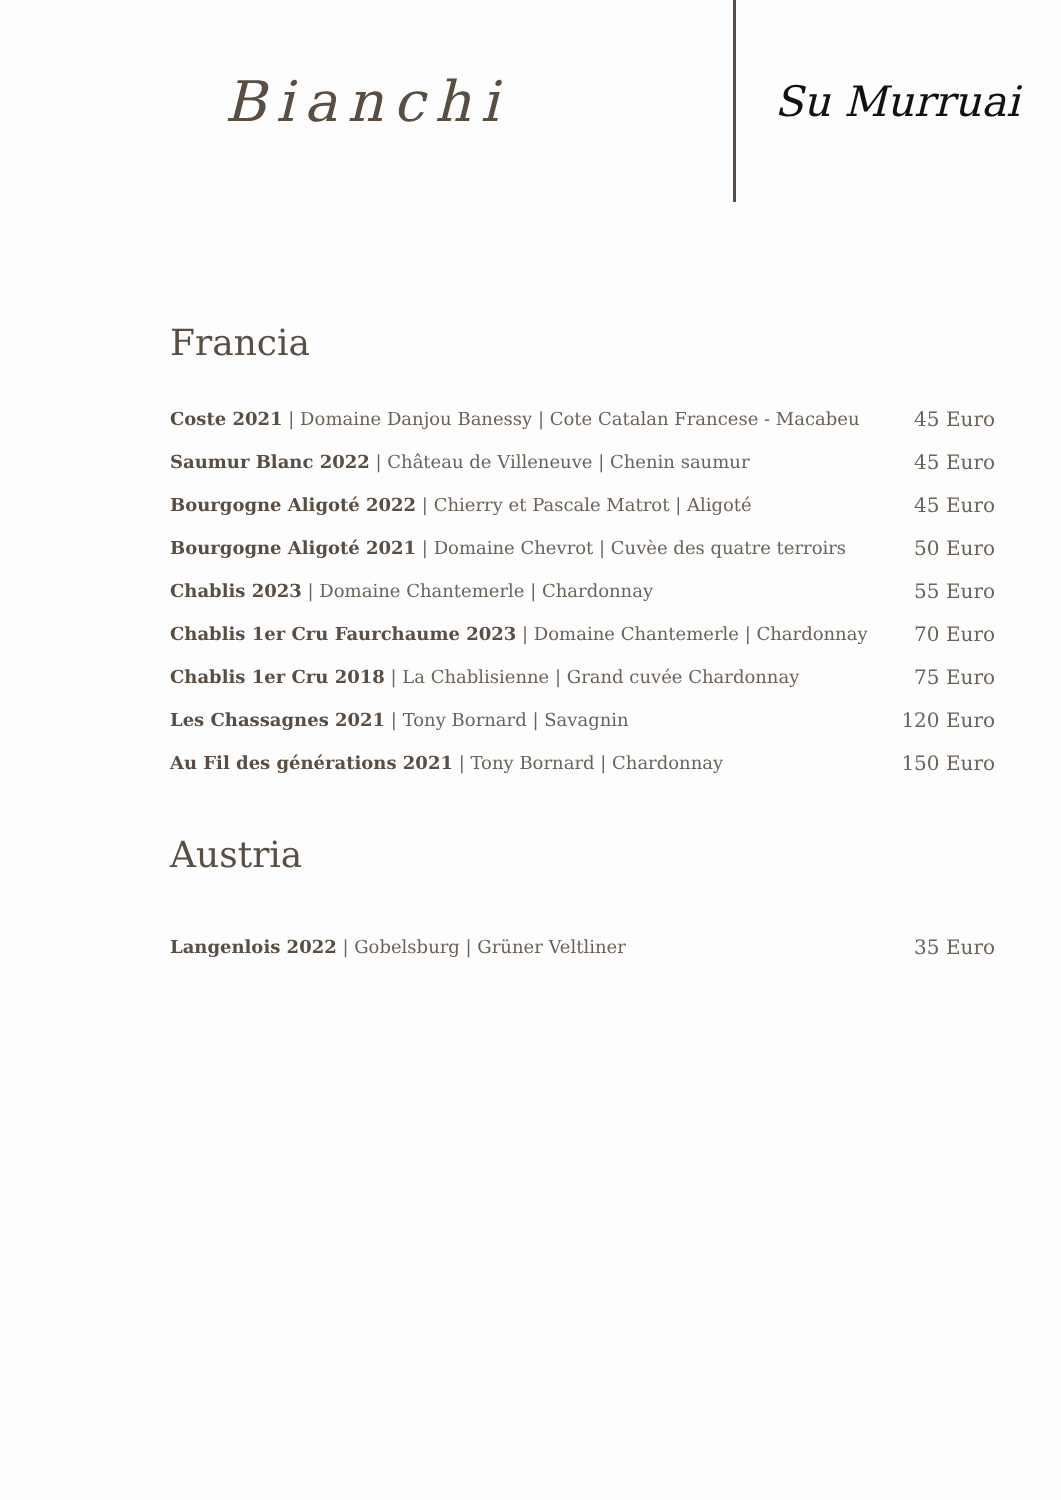Bianchi
Su Murruai
Francia
Coste 2021 | Domaine Danjou Banessy | Cote Catalan Francese - Macabeu 45 Euro
Saumur Blanc 2022 | Château de Villeneuve | Chenin saumur 45 Euro
Bourgogne Aligoté 2022 | Chierry et Pascale Matrot | Aligoté 45 Euro
Bourgogne Aligoté 2021 | Domaine Chevrot | Cuvèe des quatre terroirs 50 Euro
Chablis 2023 | Domaine Chantemerle | Chardonnay 55 Euro
Chablis 1er Cru Faurchaume 2023 | Domaine Chantemerle | Chardonnay 70 Euro
Chablis 1er Cru 2018 | La Chablisienne | Grand cuvée Chardonnay 75 Euro
Les Chassagnes 2021 | Tony Bornard | Savagnin 120 Euro
Au Fil des générations 2021 | Tony Bornard | Chardonnay 150 Euro
Austria
Langenlois 2022 | Gobelsburg | Grüner Veltliner 35 Euro